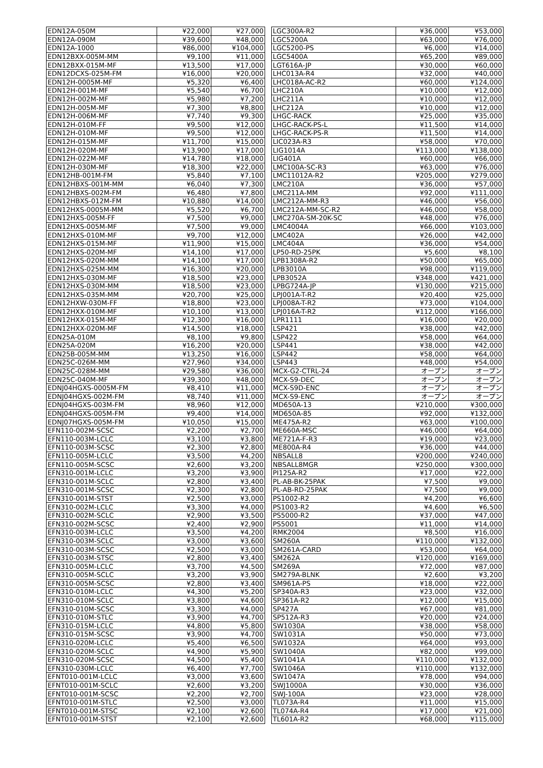| EDN12A-050M | ¥22,000 | ¥27,000 |
| EDN12A-090M | ¥39,600 | ¥48,000 |
| EDN12A-1000 | ¥86,000 | ¥104,000 |
| EDN12BXX-005M-MM | ¥9,100 | ¥11,000 |
| EDN12BXX-015M-MF | ¥13,500 | ¥17,000 |
| EDN12DCXS-025M-FM | ¥16,000 | ¥20,000 |
| EDN12H-0005M-MF | ¥5,320 | ¥6,400 |
| EDN12H-001M-MF | ¥5,540 | ¥6,700 |
| EDN12H-002M-MF | ¥5,980 | ¥7,200 |
| EDN12H-005M-MF | ¥7,300 | ¥8,800 |
| EDN12H-006M-MF | ¥7,740 | ¥9,300 |
| EDN12H-010M-FF | ¥9,500 | ¥12,000 |
| EDN12H-010M-MF | ¥9,500 | ¥12,000 |
| EDN12H-015M-MF | ¥11,700 | ¥15,000 |
| EDN12H-020M-MF | ¥13,900 | ¥17,000 |
| EDN12H-022M-MF | ¥14,780 | ¥18,000 |
| EDN12H-030M-MF | ¥18,300 | ¥22,000 |
| EDN12HB-001M-FM | ¥5,840 | ¥7,100 |
| EDN12HBXS-001M-MM | ¥6,040 | ¥7,300 |
| EDN12HBXS-002M-FM | ¥6,480 | ¥7,800 |
| EDN12HBXS-012M-FM | ¥10,880 | ¥14,000 |
| EDN12HXS-0005M-MM | ¥5,520 | ¥6,700 |
| EDN12HXS-005M-FF | ¥7,500 | ¥9,000 |
| EDN12HXS-005M-MF | ¥7,500 | ¥9,000 |
| EDN12HXS-010M-MF | ¥9,700 | ¥12,000 |
| EDN12HXS-015M-MF | ¥11,900 | ¥15,000 |
| EDN12HXS-020M-MF | ¥14,100 | ¥17,000 |
| EDN12HXS-020M-MM | ¥14,100 | ¥17,000 |
| EDN12HXS-025M-MM | ¥16,300 | ¥20,000 |
| EDN12HXS-030M-MF | ¥18,500 | ¥23,000 |
| EDN12HXS-030M-MM | ¥18,500 | ¥23,000 |
| EDN12HXS-035M-MM | ¥20,700 | ¥25,000 |
| EDN12HXW-030M-FF | ¥18,800 | ¥23,000 |
| EDN12HXX-010M-MF | ¥10,100 | ¥13,000 |
| EDN12HXX-015M-MF | ¥12,300 | ¥16,000 |
| EDN12HXX-020M-MF | ¥14,500 | ¥18,000 |
| EDN25A-010M | ¥8,100 | ¥9,800 |
| EDN25A-020M | ¥16,200 | ¥20,000 |
| EDN25B-005M-MM | ¥13,250 | ¥16,000 |
| EDN25C-026M-MM | ¥27,960 | ¥34,000 |
| EDN25C-028M-MM | ¥29,580 | ¥36,000 |
| EDN25C-040M-MF | ¥39,300 | ¥48,000 |
| EDNJ04HGXS-0005M-FM | ¥8,410 | ¥11,000 |
| EDNJ04HGXS-002M-FM | ¥8,740 | ¥11,000 |
| EDNJ04HGXS-003M-FM | ¥8,960 | ¥12,000 |
| EDNJ04HGXS-005M-FM | ¥9,400 | ¥14,000 |
| EDNJ07HGXS-005M-FM | ¥10,050 | ¥15,000 |
| EFN110-002M-SCSC | ¥2,200 | ¥2,700 |
| EFN110-003M-LCLC | ¥3,100 | ¥3,800 |
| EFN110-003M-SCSC | ¥2,300 | ¥2,800 |
| EFN110-005M-LCLC | ¥3,500 | ¥4,200 |
| EFN110-005M-SCSC | ¥2,600 | ¥3,200 |
| EFN310-001M-LCLC | ¥3,200 | ¥3,900 |
| EFN310-001M-SCLC | ¥2,800 | ¥3,400 |
| EFN310-001M-SCSC | ¥2,300 | ¥2,800 |
| EFN310-001M-STST | ¥2,500 | ¥3,000 |
| EFN310-002M-LCLC | ¥3,300 | ¥4,000 |
| EFN310-002M-SCLC | ¥2,900 | ¥3,500 |
| EFN310-002M-SCSC | ¥2,400 | ¥2,900 |
| EFN310-003M-LCLC | ¥3,500 | ¥4,200 |
| EFN310-003M-SCLC | ¥3,000 | ¥3,600 |
| EFN310-003M-SCSC | ¥2,500 | ¥3,000 |
| EFN310-003M-STSC | ¥2,800 | ¥3,400 |
| EFN310-005M-LCLC | ¥3,700 | ¥4,500 |
| EFN310-005M-SCLC | ¥3,200 | ¥3,900 |
| EFN310-005M-SCSC | ¥2,800 | ¥3,400 |
| EFN310-010M-LCLC | ¥4,300 | ¥5,200 |
| EFN310-010M-SCLC | ¥3,800 | ¥4,600 |
| EFN310-010M-SCSC | ¥3,300 | ¥4,000 |
| EFN310-010M-STLC | ¥3,900 | ¥4,700 |
| EFN310-015M-LCLC | ¥4,800 | ¥5,800 |
| EFN310-015M-SCSC | ¥3,900 | ¥4,700 |
| EFN310-020M-LCLC | ¥5,400 | ¥6,500 |
| EFN310-020M-SCLC | ¥4,900 | ¥5,900 |
| EFN310-020M-SCSC | ¥4,500 | ¥5,400 |
| EFN310-030M-LCLC | ¥6,400 | ¥7,700 |
| EFNT010-001M-LCLC | ¥3,000 | ¥3,600 |
| EFNT010-001M-SCLC | ¥2,600 | ¥3,200 |
| EFNT010-001M-SCSC | ¥2,200 | ¥2,700 |
| EFNT010-001M-STLC | ¥2,500 | ¥3,000 |
| EFNT010-001M-STSC | ¥2,100 | ¥2,600 |
| EFNT010-001M-STST | ¥2,100 | ¥2,600 |
| LGC300A-R2 | ¥36,000 | ¥53,000 |
| LGC5200A | ¥63,000 | ¥76,000 |
| LGC5200-PS | ¥6,000 | ¥14,000 |
| LGC5400A | ¥65,200 | ¥89,000 |
| LGT616A-JP | ¥30,000 | ¥60,000 |
| LHC013A-R4 | ¥32,000 | ¥40,000 |
| LHC018A-AC-R2 | ¥60,000 | ¥124,000 |
| LHC210A | ¥10,000 | ¥12,000 |
| LHC211A | ¥10,000 | ¥12,000 |
| LHC212A | ¥10,000 | ¥12,000 |
| LHGC-RACK | ¥25,000 | ¥35,000 |
| LHGC-RACK-PS-L | ¥11,500 | ¥14,000 |
| LHGC-RACK-PS-R | ¥11,500 | ¥14,000 |
| LIC023A-R3 | ¥58,000 | ¥70,000 |
| LIG1014A | ¥113,000 | ¥138,000 |
| LIG401A | ¥60,000 | ¥66,000 |
| LMC100A-SC-R3 | ¥63,000 | ¥76,000 |
| LMC11012A-R2 | ¥205,000 | ¥279,000 |
| LMC210A | ¥36,000 | ¥57,000 |
| LMC211A-MM | ¥92,000 | ¥111,000 |
| LMC212A-MM-R3 | ¥46,000 | ¥56,000 |
| LMC212A-MM-SC-R2 | ¥46,000 | ¥58,000 |
| LMC270A-SM-20K-SC | ¥48,000 | ¥76,000 |
| LMC4004A | ¥66,000 | ¥103,000 |
| LMC402A | ¥26,000 | ¥42,000 |
| LMC404A | ¥36,000 | ¥54,000 |
| LP50-RD-25PK | ¥5,600 | ¥8,100 |
| LPB1308A-R2 | ¥50,000 | ¥65,000 |
| LPB3010A | ¥98,000 | ¥119,000 |
| LPB3052A | ¥348,000 | ¥421,000 |
| LPBG724A-JP | ¥130,000 | ¥215,000 |
| LPJ001A-T-R2 | ¥20,400 | ¥25,000 |
| LPJ008A-T-R2 | ¥73,000 | ¥104,000 |
| LPJ016A-T-R2 | ¥112,000 | ¥166,000 |
| LPR1111 | ¥16,000 | ¥20,000 |
| LSP421 | ¥38,000 | ¥42,000 |
| LSP422 | ¥58,000 | ¥64,000 |
| LSP441 | ¥38,000 | ¥42,000 |
| LSP442 | ¥58,000 | ¥64,000 |
| LSP443 | ¥48,000 | ¥54,000 |
| MCX-G2-CTRL-24 | オープン | オープン |
| MCX-S9-DEC | オープン | オープン |
| MCX-S9D-ENC | オープン | オープン |
| MCX-S9-ENC | オープン | オープン |
| MD650A-13 | ¥210,000 | ¥300,000 |
| MD650A-85 | ¥92,000 | ¥132,000 |
| ME475A-R2 | ¥63,000 | ¥100,000 |
| ME660A-MSC | ¥46,000 | ¥64,000 |
| ME721A-F-R3 | ¥19,000 | ¥23,000 |
| ME800A-R4 | ¥36,000 | ¥44,000 |
| NBSALL8 | ¥200,000 | ¥240,000 |
| NBSALL8MGR | ¥250,000 | ¥300,000 |
| PI125A-R2 | ¥17,000 | ¥22,000 |
| PL-AB-BK-25PAK | ¥7,500 | ¥9,000 |
| PL-AB-RD-25PAK | ¥7,500 | ¥9,000 |
| PS1002-R2 | ¥4,200 | ¥6,600 |
| PS1003-R2 | ¥4,600 | ¥6,500 |
| PS5000-R2 | ¥37,000 | ¥47,000 |
| PS5001 | ¥11,000 | ¥14,000 |
| RMK2004 | ¥8,500 | ¥16,000 |
| SM260A | ¥110,000 | ¥132,000 |
| SM261A-CARD | ¥53,000 | ¥64,000 |
| SM262A | ¥120,000 | ¥169,000 |
| SM269A | ¥72,000 | ¥87,000 |
| SM279A-BLNK | ¥2,600 | ¥3,200 |
| SM961A-PS | ¥18,000 | ¥22,000 |
| SP340A-R3 | ¥23,000 | ¥32,000 |
| SP361A-R2 | ¥12,000 | ¥15,000 |
| SP427A | ¥67,000 | ¥81,000 |
| SP512A-R3 | ¥20,000 | ¥24,000 |
| SW1030A | ¥38,000 | ¥58,000 |
| SW1031A | ¥50,000 | ¥73,000 |
| SW1032A | ¥64,000 | ¥93,000 |
| SW1040A | ¥82,000 | ¥99,000 |
| SW1041A | ¥110,000 | ¥132,000 |
| SW1046A | ¥110,000 | ¥132,000 |
| SW1047A | ¥78,000 | ¥94,000 |
| SWJ1000A | ¥30,000 | ¥36,000 |
| SWJ-100A | ¥23,000 | ¥28,000 |
| TL073A-R4 | ¥11,000 | ¥15,000 |
| TL074A-R4 | ¥17,000 | ¥21,000 |
| TL601A-R2 | ¥68,000 | ¥115,000 |